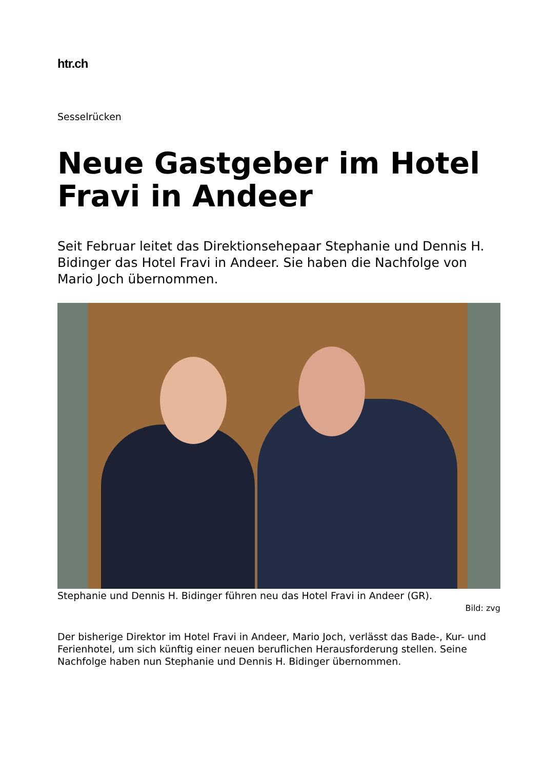htr.ch
Sesselrücken
Neue Gastgeber im Hotel Fravi in Andeer
Seit Februar leitet das Direktionsehepaar Stephanie und Dennis H. Bidinger das Hotel Fravi in Andeer. Sie haben die Nachfolge von Mario Joch übernommen.
Stephanie und Dennis H. Bidinger führen neu das Hotel Fravi in Andeer (GR).
Bild: zvg
Der bisherige Direktor im Hotel Fravi in Andeer, Mario Joch, verlässt das Bade-, Kur- und Ferienhotel, um sich künftig einer neuen beruflichen Herausforderung stellen. Seine Nachfolge haben nun Stephanie und Dennis H. Bidinger übernommen.